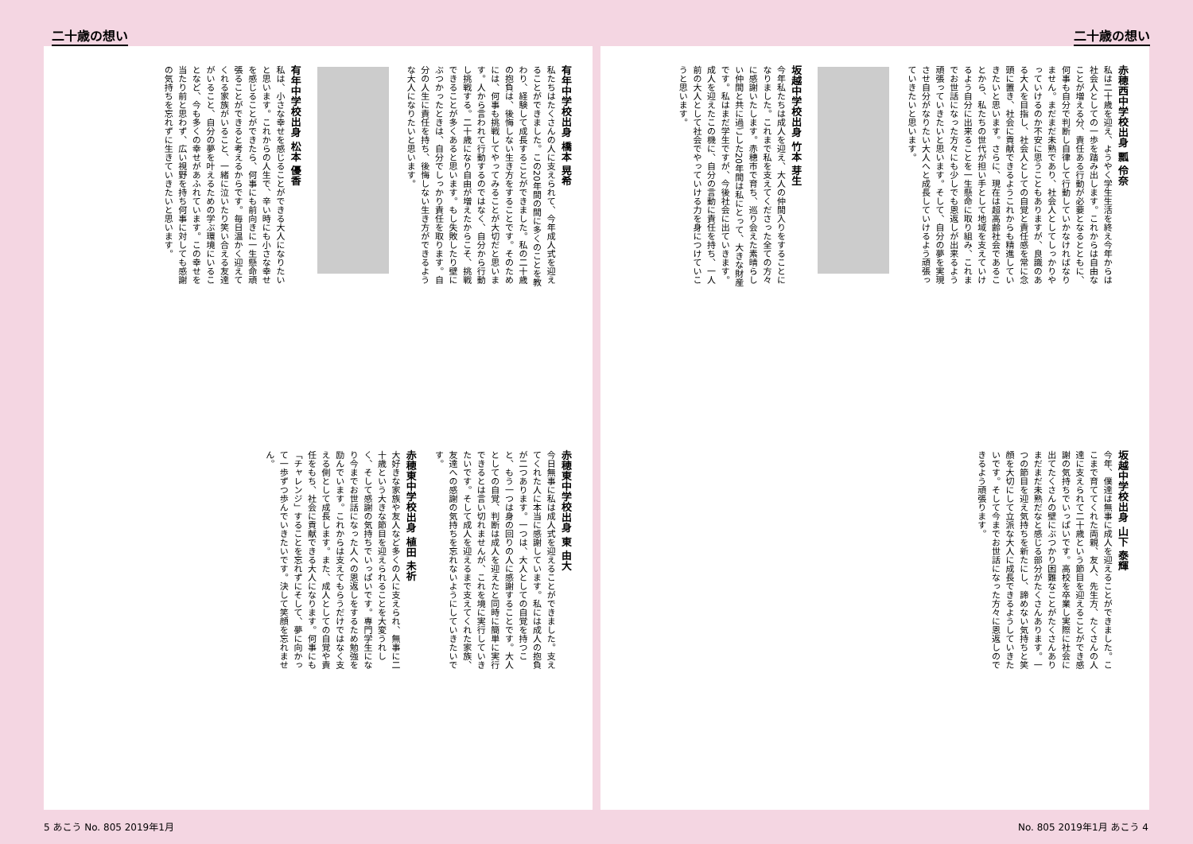二十歳の想い 二十歳の想い
有年中学校出身 橋本 晃希
私たちはたくさんの人に支えられて、今年成人式を迎えることができました。この20年間の間に多くのことを教わり、経験して成長することができました。私の二十歳の抱負は、後悔しない生き方をすることです。そのためには、何事も挑戦してやってみることが大切だと思います。人から言われて行動するのではなく、自分から行動し挑戦する。二十歳になり自由が増えたからこそ、挑戦できることが多くあると思います。もし失敗したり壁にぶつかったときは、自分でしっかり責任を取ります。自分の人生に責任を持ち、後悔しない生き方ができるような大人になりたいと思います。
有年中学校出身 松本 優香
私は、小さな幸せを感じることができる大人になりたいと思います。これからの人生で、辛い時にも小さな幸せを感じることができたら、何事にも前向きに一生懸命頑張ることができると考えるからです。毎日温かく迎えてくれる家族がいること、一緒に泣いたり笑い合える友達がいること、自分の夢を叶えるための学ぶ環境にいることなど、今も多くの幸せがあふれています。この幸せを当たり前と思わず、広い視野を持ち何事に対しても感謝の気持ちを忘れずに生きていきたいと思います。
赤穂東中学校出身 東 由大
今日無事に私は成人式を迎えることができました。支えてくれた人に本当に感謝しています。私には成人の抱負が二つあります。一つは、大人としての自覚を持つこと、もう一つは身の回りの人に感謝することです。大人としての自覚、判断は成人を迎えたと同時に簡単に実行できるとは言い切れませんが、これを境に実行していきたいです。そして成人を迎えるまで支えてくれた家族、友達への感謝の気持ちを忘れないようにしていきたいです。
赤穂東中学校出身 植田 未祈
大好きな家族や友人など多くの人に支えられ、無事に二十歳という大きな節目を迎えられることを大変うれしく、そして感謝の気持ちでいっぱいです。専門学生になり今までお世話になった人への恩返しをするため勉強を励んでいます。これからは支えてもらうだけではなく支える側として成長します。また、成人としての自覚や責任をもち、社会に貢献できる大人になります。何事にも「チャレンジ」することを忘れずにそして、夢に向かって一歩ずつ歩んでいきたいです。決して笑顔を忘れません。
赤穂西中学校出身 瓢 伶奈
私は二十歳を迎え、ようやく学生生活を終え今年からは社会人としての一歩を踏み出します。これからは自由なことが増える分、責任ある行動が必要となるとともに、何事も自分で判断し自律して行動していかなければなりません。まだまだ未熟であり、社会人としてしっかりやっていけるのか不安に思うこともありますが、良識のある大人を目指し、社会人としての自覚と責任感を常に念頭に置き、社会に貢献できるようこれからも精進していきたいと思います。さらに、現在は超高齢社会であることから、私たちの世代が担い手として地域を支えていけるよう自分に出来ることを一生懸命に取り組み、これまでお世話になった方々にも少しでも恩返しが出来るよう頑張っていきたいと思います。そして、自分の夢を実現させ自分がなりたい大人へと成長していけるよう頑張っていきたいと思います。
坂越中学校出身 竹本 芽生
今年私たちは成人を迎え、大人の仲間入りをすることになりました。これまで私を支えてくださった全ての方々に感謝いたします。赤穂市で育ち、巡り会えた素晴らしい仲間と共に過ごした20年間は私にとって、大きな財産です。私はまだ学生ですが、今後社会に出ていきます。成人を迎えたこの機に、自分の言動に責任を持ち、一人前の大人として社会でやっていける力を身につけていこうと思います。
坂越中学校出身 山下 泰輝
今年、僕達は無事に成人を迎えることができました。ここまで育ててくれた両親、友人、先生方、たくさんの人達に支えられて二十歳という節目を迎えることができ感謝の気持ちでいっぱいです。高校を卒業し実際に社会に出てたくさんの壁にぶつかり困難なことがたくさんありまだまだ未熟だなと感じる部分がたくさんあります。一つの節目を迎え気持ちを新たにし、諦めない気持ちと笑顔を大切にして立派な大人に成長できるようしていきたいです。そして今までお世話になった方々に恩返しのできるよう頑張ります。
5 あこう No. 805 2019年1月 No. 805 2019年1月 あこう 4